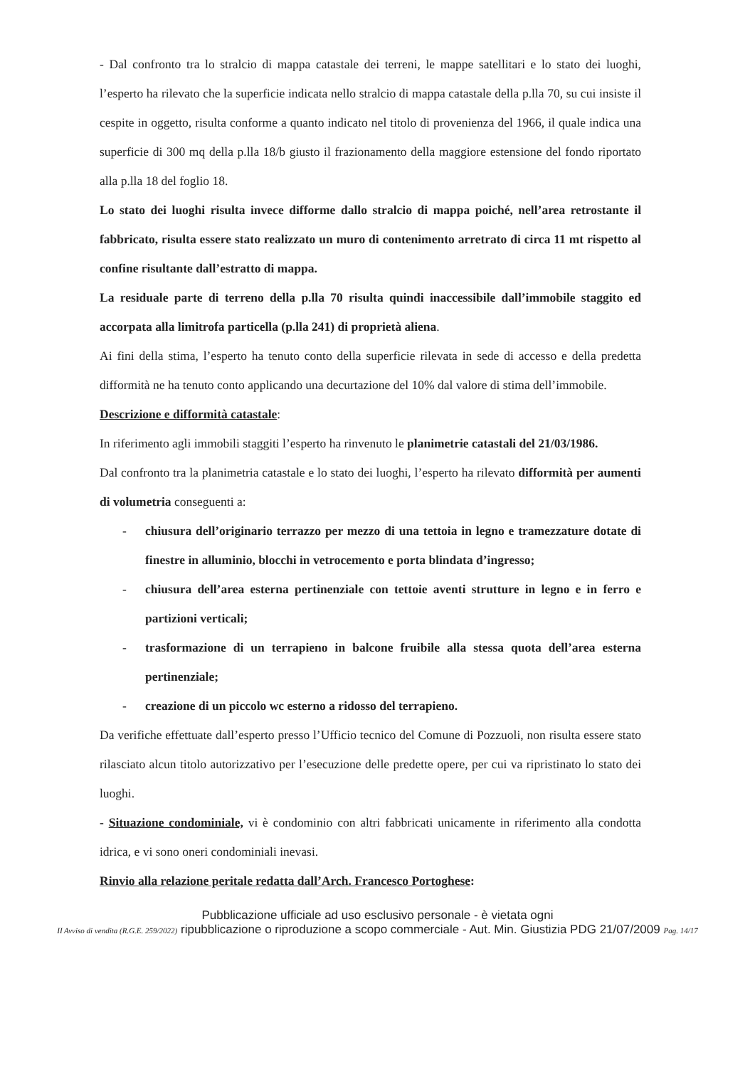- Dal confronto tra lo stralcio di mappa catastale dei terreni, le mappe satellitari e lo stato dei luoghi, l’esperto ha rilevato che la superficie indicata nello stralcio di mappa catastale della p.lla 70, su cui insiste il cespite in oggetto, risulta conforme a quanto indicato nel titolo di provenienza del 1966, il quale indica una superficie di 300 mq della p.lla 18/b giusto il frazionamento della maggiore estensione del fondo riportato alla p.lla 18 del foglio 18.
Lo stato dei luoghi risulta invece difforme dallo stralcio di mappa poiché, nell’area retrostante il fabbricato, risulta essere stato realizzato un muro di contenimento arretrato di circa 11 mt rispetto al confine risultante dall’estratto di mappa.
La residuale parte di terreno della p.lla 70 risulta quindi inaccessibile dall’immobile staggito ed accorpata alla limitrofa particella (p.lla 241) di proprietà aliena.
Ai fini della stima, l’esperto ha tenuto conto della superficie rilevata in sede di accesso e della predetta difformità ne ha tenuto conto applicando una decurtazione del 10% dal valore di stima dell’immobile.
Descrizione e difformità catastale:
In riferimento agli immobili staggiti l’esperto ha rinvenuto le planimetrie catastali del 21/03/1986.
Dal confronto tra la planimetria catastale e lo stato dei luoghi, l’esperto ha rilevato difformità per aumenti di volumetria conseguenti a:
- chiusura dell’originario terrazzo per mezzo di una tettoia in legno e tramezzature dotate di finestre in alluminio, blocchi in vetrocemento e porta blindata d’ingresso;
- chiusura dell’area esterna pertinenziale con tettoie aventi strutture in legno e in ferro e partizioni verticali;
- trasformazione di un terrapieno in balcone fruibile alla stessa quota dell’area esterna pertinenziale;
- creazione di un piccolo wc esterno a ridosso del terrapieno.
Da verifiche effettuate dall’esperto presso l’Ufficio tecnico del Comune di Pozzuoli, non risulta essere stato rilasciato alcun titolo autorizzativo per l’esecuzione delle predette opere, per cui va ripristinato lo stato dei luoghi.
- Situazione condominiale, vi è condominio con altri fabbricati unicamente in riferimento alla condotta idrica, e vi sono oneri condominiali inevasi.
Rinvio alla relazione peritale redatta dall’Arch. Francesco Portoghese:
Pubblicazione ufficiale ad uso esclusivo personale - è vietata ogni
II Avviso di vendita (R.G.E. 259/2022) ripubblicazione o riproduzione a scopo commerciale - Aut. Min. Giustizia PDG 21/07/2009 Pag. 14/17